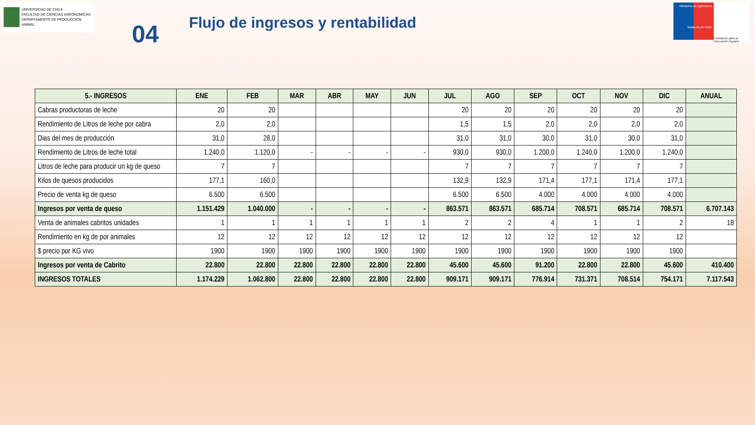UNIVERSIDAD DE CHILE
FACULTAD DE CIENCIAS AGRONOMICAS
DEPARTAMENTO DE PRODUCCION ANIMAL
04
Flujo de ingresos y rentabilidad
Ministerio de Agricultura
Gobierno de Chile
Fundación para la Innovación Agraria
| 5.- INGRESOS | ENE | FEB | MAR | ABR | MAY | JUN | JUL | AGO | SEP | OCT | NOV | DIC | ANUAL |
| --- | --- | --- | --- | --- | --- | --- | --- | --- | --- | --- | --- | --- | --- |
| Cabras productoras de leche | 20 | 20 | | | | | 20 | 20 | 20 | 20 | 20 | 20 | |
| Rendimiento de Litros de leche por cabra | 2,0 | 2,0 | | | | | 1,5 | 1,5 | 2,0 | 2,0 | 2,0 | 2,0 | |
| Dias del mes de producción | 31,0 | 28,0 | | | | | 31,0 | 31,0 | 30,0 | 31,0 | 30,0 | 31,0 | |
| Rendimiento de Litros de leche total | 1.240,0 | 1.120,0 | - | - | - | - | 930,0 | 930,0 | 1.200,0 | 1.240,0 | 1.200,0 | 1.240,0 | |
| Litros de leche para producir un kg de queso | 7 | 7 | | | | | 7 | 7 | 7 | 7 | 7 | 7 | |
| Kilos de quesos producidos | 177,1 | 160,0 | | | | | 132,9 | 132,9 | 171,4 | 177,1 | 171,4 | 177,1 | |
| Precio de venta kg de queso | 6.500 | 6.500 | | | | | 6.500 | 6.500 | 4.000 | 4.000 | 4.000 | 4.000 | |
| Ingresos por venta de queso | 1.151.429 | 1.040.000 | - | - | - | - | 863.571 | 863.571 | 685.714 | 708.571 | 685.714 | 708.571 | 6.707.143 |
| Venta de animales cabritos unidades | 1 | 1 | 1 | 1 | 1 | 1 | 2 | 2 | 4 | 1 | 1 | 2 | 18 |
| Rendimiento en kg de por animales | 12 | 12 | 12 | 12 | 12 | 12 | 12 | 12 | 12 | 12 | 12 | 12 | |
| $ precio por KG vivo | 1900 | 1900 | 1900 | 1900 | 1900 | 1900 | 1900 | 1900 | 1900 | 1900 | 1900 | 1900 | |
| Ingresos por venta de Cabrito | 22.800 | 22.800 | 22.800 | 22.800 | 22.800 | 22.800 | 45.600 | 45.600 | 91.200 | 22.800 | 22.800 | 45.600 | 410.400 |
| INGRESOS TOTALES | 1.174.229 | 1.062.800 | 22.800 | 22.800 | 22.800 | 22.800 | 909.171 | 909.171 | 776.914 | 731.371 | 708.514 | 754.171 | 7.117.543 |